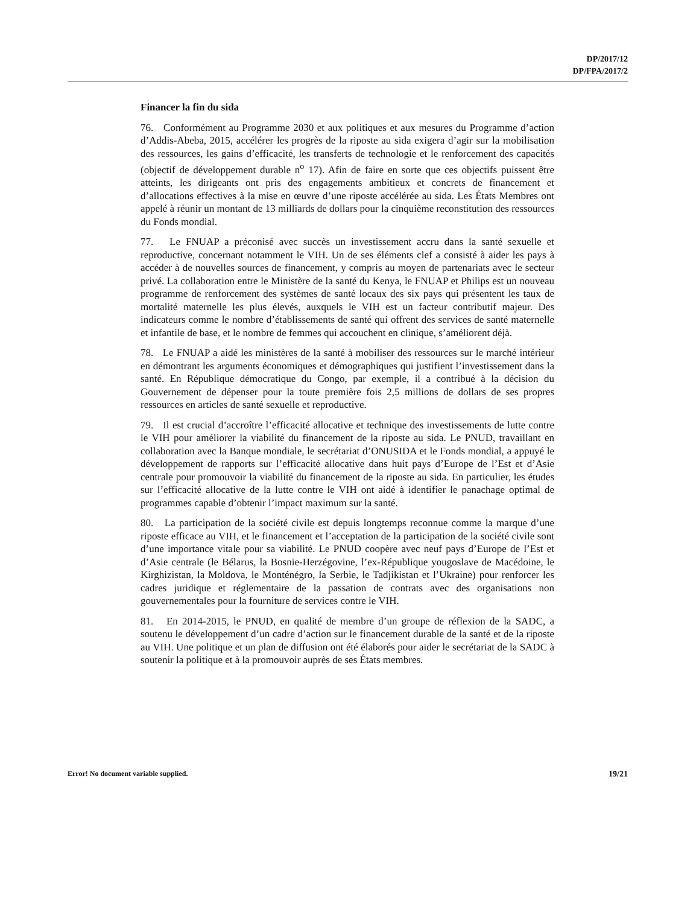DP/2017/12
DP/FPA/2017/2
Financer la fin du sida
76. Conformément au Programme 2030 et aux politiques et aux mesures du Programme d’action d’Addis-Abeba, 2015, accélérer les progrès de la riposte au sida exigera d’agir sur la mobilisation des ressources, les gains d’efficacité, les transferts de technologie et le renforcement des capacités (objectif de développement durable n<sup>o</sup> 17). Afin de faire en sorte que ces objectifs puissent être atteints, les dirigeants ont pris des engagements ambitieux et concrets de financement et d’allocations effectives à la mise en œuvre d’une riposte accélérée au sida. Les États Membres ont appelé à réunir un montant de 13 milliards de dollars pour la cinquième reconstitution des ressources du Fonds mondial.
77. Le FNUAP a préconisé avec succès un investissement accru dans la santé sexuelle et reproductive, concernant notamment le VIH. Un de ses éléments clef a consisté à aider les pays à accéder à de nouvelles sources de financement, y compris au moyen de partenariats avec le secteur privé. La collaboration entre le Ministère de la santé du Kenya, le FNUAP et Philips est un nouveau programme de renforcement des systèmes de santé locaux des six pays qui présentent les taux de mortalité maternelle les plus élevés, auxquels le VIH est un facteur contributif majeur. Des indicateurs comme le nombre d’établissements de santé qui offrent des services de santé maternelle et infantile de base, et le nombre de femmes qui accouchent en clinique, s’améliorent déjà.
78. Le FNUAP a aidé les ministères de la santé à mobiliser des ressources sur le marché intérieur en démontrant les arguments économiques et démographiques qui justifient l’investissement dans la santé. En République démocratique du Congo, par exemple, il a contribué à la décision du Gouvernement de dépenser pour la toute première fois 2,5 millions de dollars de ses propres ressources en articles de santé sexuelle et reproductive.
79. Il est crucial d’accroître l’efficacité allocative et technique des investissements de lutte contre le VIH pour améliorer la viabilité du financement de la riposte au sida. Le PNUD, travaillant en collaboration avec la Banque mondiale, le secrétariat d’ONUSIDA et le Fonds mondial, a appuyé le développement de rapports sur l’efficacité allocative dans huit pays d’Europe de l’Est et d’Asie centrale pour promouvoir la viabilité du financement de la riposte au sida. En particulier, les études sur l’efficacité allocative de la lutte contre le VIH ont aidé à identifier le panachage optimal de programmes capable d’obtenir l’impact maximum sur la santé.
80. La participation de la société civile est depuis longtemps reconnue comme la marque d’une riposte efficace au VIH, et le financement et l’acceptation de la participation de la société civile sont d’une importance vitale pour sa viabilité. Le PNUD coopère avec neuf pays d’Europe de l’Est et d’Asie centrale (le Bélarus, la Bosnie-Herzégovine, l’ex-République yougoslave de Macédoine, le Kirghizistan, la Moldova, le Monténégro, la Serbie, le Tadjikistan et l’Ukraine) pour renforcer les cadres juridique et réglementaire de la passation de contrats avec des organisations non gouvernementales pour la fourniture de services contre le VIH.
81. En 2014-2015, le PNUD, en qualité de membre d’un groupe de réflexion de la SADC, a soutenu le développement d’un cadre d’action sur le financement durable de la santé et de la riposte au VIH. Une politique et un plan de diffusion ont été élaborés pour aider le secrétariat de la SADC à soutenir la politique et à la promouvoir auprès de ses États membres.
Error! No document variable supplied. 19/21